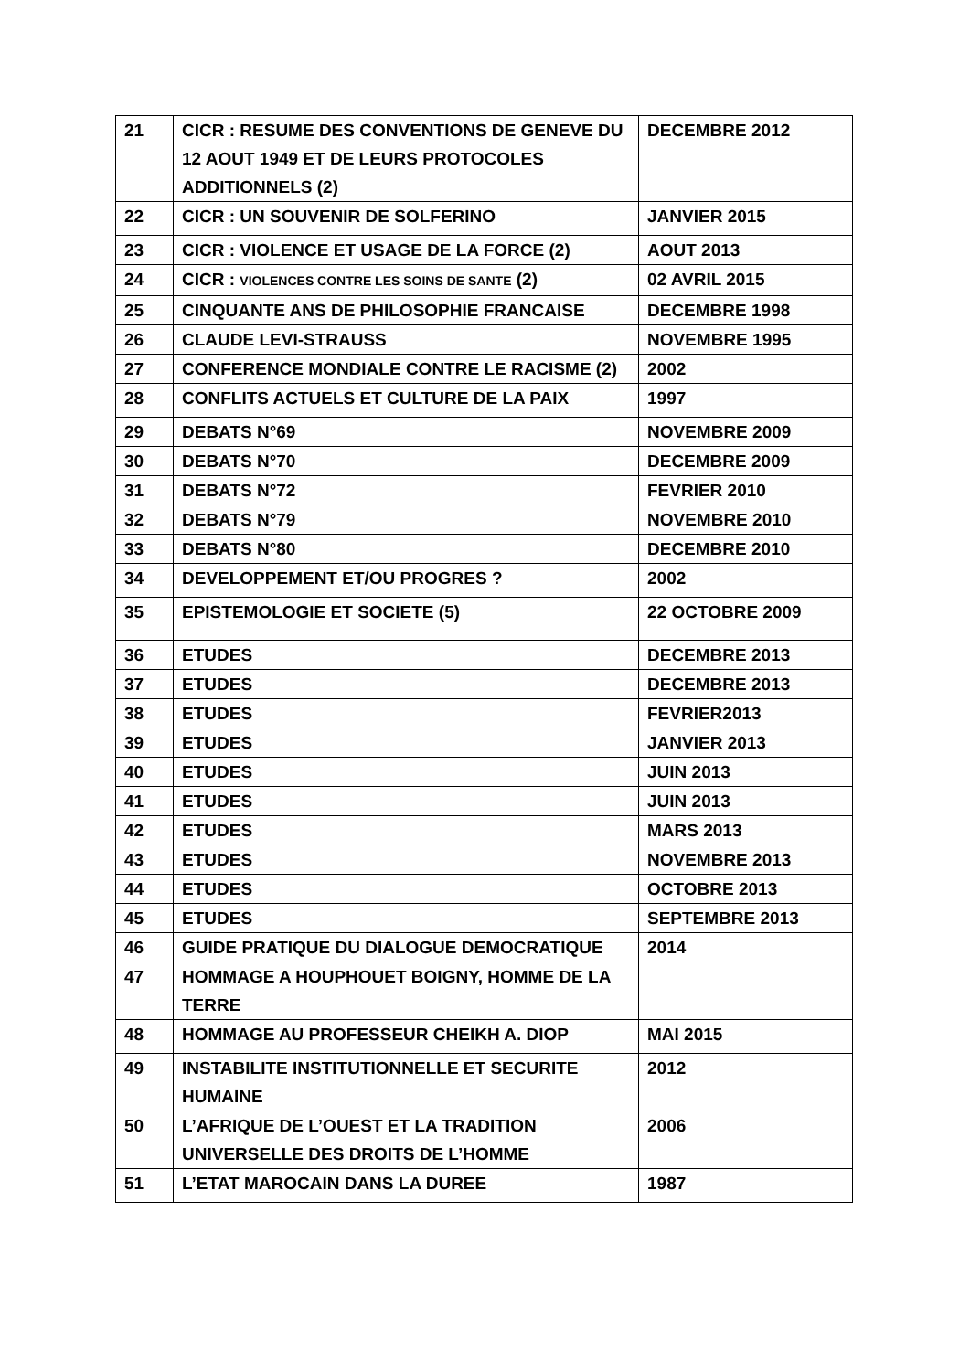| 21 | CICR : RESUME DES CONVENTIONS DE GENEVE DU 12 AOUT 1949 ET DE LEURS PROTOCOLES ADDITIONNELS (2) | DECEMBRE 2012 |
| 22 | CICR : UN SOUVENIR DE SOLFERINO | JANVIER 2015 |
| 23 | CICR : VIOLENCE ET USAGE DE LA FORCE (2) | AOUT 2013 |
| 24 | CICR : VIOLENCES CONTRE LES SOINS DE SANTE (2) | 02 AVRIL 2015 |
| 25 | CINQUANTE ANS DE PHILOSOPHIE FRANCAISE | DECEMBRE 1998 |
| 26 | CLAUDE LEVI-STRAUSS | NOVEMBRE 1995 |
| 27 | CONFERENCE MONDIALE CONTRE LE RACISME (2) | 2002 |
| 28 | CONFLITS ACTUELS ET CULTURE DE LA PAIX | 1997 |
| 29 | DEBATS N°69 | NOVEMBRE 2009 |
| 30 | DEBATS N°70 | DECEMBRE 2009 |
| 31 | DEBATS N°72 | FEVRIER 2010 |
| 32 | DEBATS N°79 | NOVEMBRE 2010 |
| 33 | DEBATS N°80 | DECEMBRE 2010 |
| 34 | DEVELOPPEMENT ET/OU PROGRES ? | 2002 |
| 35 | EPISTEMOLOGIE ET SOCIETE (5) | 22 OCTOBRE 2009 |
| 36 | ETUDES | DECEMBRE 2013 |
| 37 | ETUDES | DECEMBRE 2013 |
| 38 | ETUDES | FEVRIER2013 |
| 39 | ETUDES | JANVIER 2013 |
| 40 | ETUDES | JUIN 2013 |
| 41 | ETUDES | JUIN 2013 |
| 42 | ETUDES | MARS 2013 |
| 43 | ETUDES | NOVEMBRE 2013 |
| 44 | ETUDES | OCTOBRE 2013 |
| 45 | ETUDES | SEPTEMBRE 2013 |
| 46 | GUIDE PRATIQUE DU DIALOGUE DEMOCRATIQUE | 2014 |
| 47 | HOMMAGE A HOUPHOUET BOIGNY, HOMME DE LA TERRE | |
| 48 | HOMMAGE AU PROFESSEUR CHEIKH A. DIOP | MAI 2015 |
| 49 | INSTABILITE INSTITUTIONNELLE ET SECURITE HUMAINE | 2012 |
| 50 | L’AFRIQUE DE L’OUEST ET LA TRADITION UNIVERSELLE DES DROITS DE L’HOMME | 2006 |
| 51 | L’ETAT MAROCAIN DANS LA DUREE | 1987 |